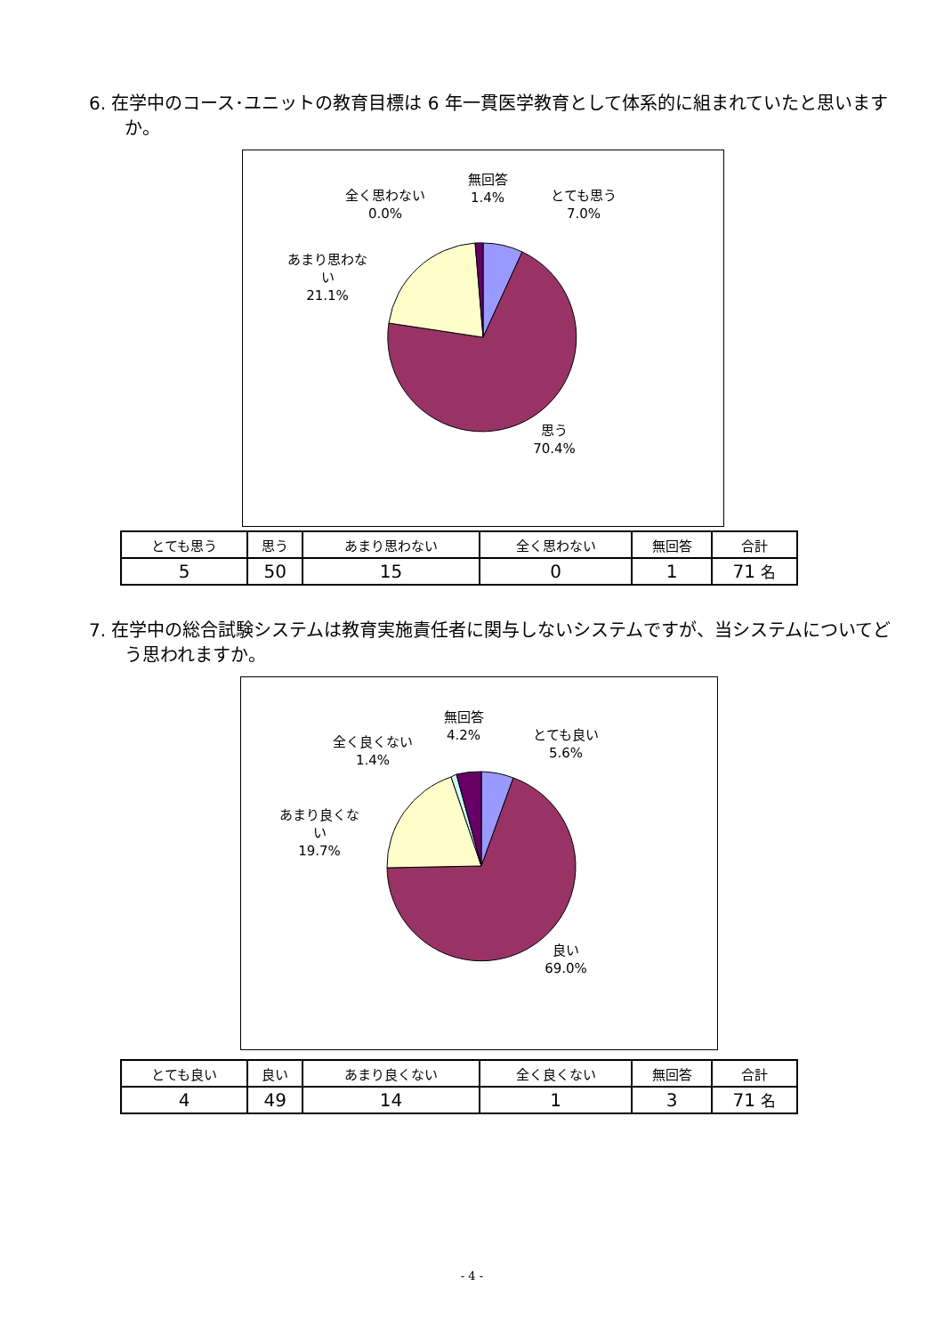6. 在学中のコース･ユニットの教育目標は 6 年一貫医学教育として体系的に組まれていたと思いますか。
無回答
1.4%
全く思わない
0.0%
とても思う
7.0%
あまり思わな
い
21.1%
思う
70.4%
| とても思う | 思う | あまり思わない | 全く思わない | 無回答 | 合計 |
| --- | --- | --- | --- | --- | --- |
| 5 | 50 | 15 | 0 | 1 | 71 名 |
7. 在学中の総合試験システムは教育実施責任者に関与しないシステムですが、当システムについてどう思われますか。
無回答
4.2%
全く良くない
1.4%
とても良い
5.6%
あまり良くな
い
19.7%
良い
69.0%
| とても良い | 良い | あまり良くない | 全く良くない | 無回答 | 合計 |
| --- | --- | --- | --- | --- | --- |
| 4 | 49 | 14 | 1 | 3 | 71 名 |
- 4 -